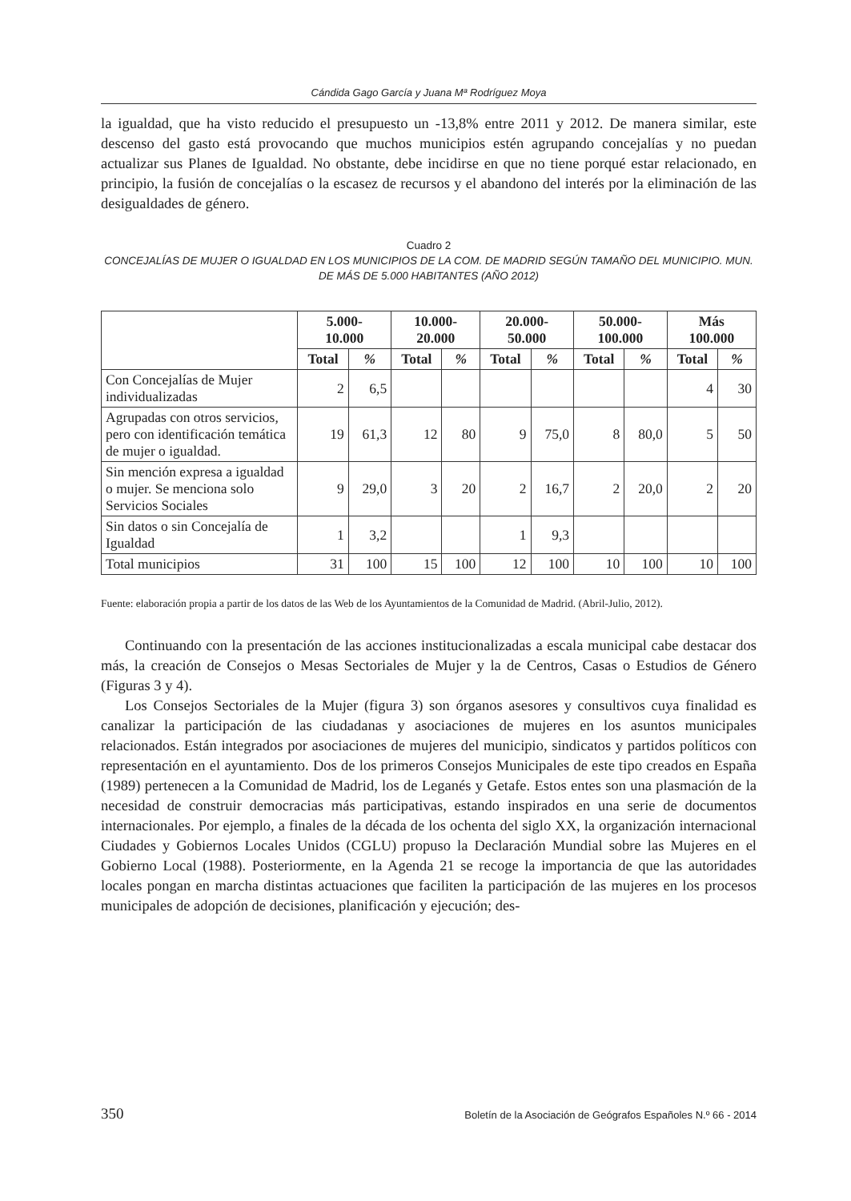Cándida Gago García y Juana Mª Rodríguez Moya
la igualdad, que ha visto reducido el presupuesto un -13,8% entre 2011 y 2012. De manera similar, este descenso del gasto está provocando que muchos municipios estén agrupando concejalías y no puedan actualizar sus Planes de Igualdad. No obstante, debe incidirse en que no tiene porqué estar relacionado, en principio, la fusión de concejalías o la escasez de recursos y el abandono del interés por la eliminación de las desigualdades de género.
Cuadro 2
CONCEJALÍAS DE MUJER O IGUALDAD EN LOS MUNICIPIOS DE LA COM. DE MADRID SEGÚN TAMAÑO DEL MUNICIPIO. MUN. DE MÁS DE 5.000 HABITANTES (AÑO 2012)
| | 5.000- 10.000 | | 10.000- 20.000 | | 20.000- 50.000 | | 50.000- 100.000 | | Más 100.000 | |
| --- | --- | --- | --- | --- | --- | --- | --- | --- | --- | --- |
| | Total | % | Total | % | Total | % | Total | % | Total | % |
| Con Concejalías de Mujer individualizadas | 2 | 6,5 | | | | | | | 4 | 30 |
| Agrupadas con otros servicios, pero con identificación temática de mujer o igualdad. | 19 | 61,3 | 12 | 80 | 9 | 75,0 | 8 | 80,0 | 5 | 50 |
| Sin mención expresa a igualdad o mujer. Se menciona solo Servicios Sociales | 9 | 29,0 | 3 | 20 | 2 | 16,7 | 2 | 20,0 | 2 | 20 |
| Sin datos o sin Concejalía de Igualdad | 1 | 3,2 | | | 1 | 9,3 | | | | |
| Total municipios | 31 | 100 | 15 | 100 | 12 | 100 | 10 | 100 | 10 | 100 |
Fuente: elaboración propia a partir de los datos de las Web de los Ayuntamientos de la Comunidad de Madrid. (Abril-Julio, 2012).
Continuando con la presentación de las acciones institucionalizadas a escala municipal cabe destacar dos más, la creación de Consejos o Mesas Sectoriales de Mujer y la de Centros, Casas o Estudios de Género (Figuras 3 y 4).
Los Consejos Sectoriales de la Mujer (figura 3) son órganos asesores y consultivos cuya finalidad es canalizar la participación de las ciudadanas y asociaciones de mujeres en los asuntos municipales relacionados. Están integrados por asociaciones de mujeres del municipio, sindicatos y partidos políticos con representación en el ayuntamiento. Dos de los primeros Consejos Municipales de este tipo creados en España (1989) pertenecen a la Comunidad de Madrid, los de Leganés y Getafe. Estos entes son una plasmación de la necesidad de construir democracias más participativas, estando inspirados en una serie de documentos internacionales. Por ejemplo, a finales de la década de los ochenta del siglo XX, la organización internacional Ciudades y Gobiernos Locales Unidos (CGLU) propuso la Declaración Mundial sobre las Mujeres en el Gobierno Local (1988). Posteriormente, en la Agenda 21 se recoge la importancia de que las autoridades locales pongan en marcha distintas actuaciones que faciliten la participación de las mujeres en los procesos municipales de adopción de decisiones, planificación y ejecución; des-
350 Boletín de la Asociación de Geógrafos Españoles N.º 66 - 2014